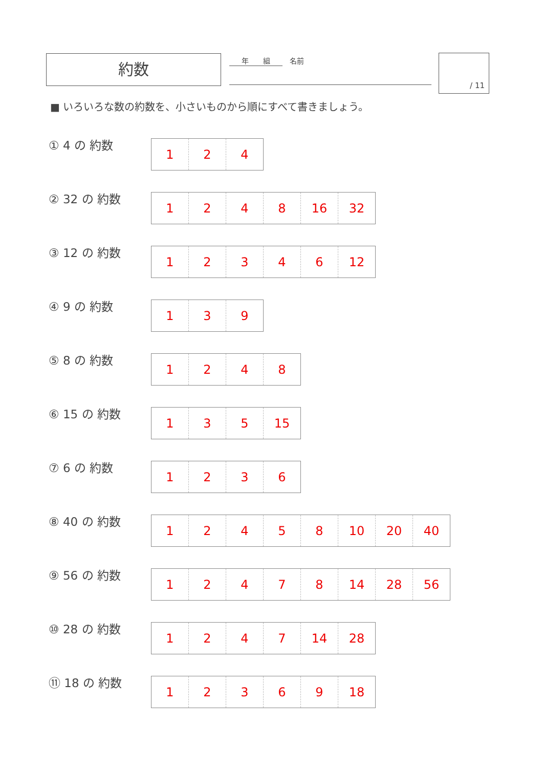約数 年　　組　名前 / 11
■ いろいろな数の約数を、小さいものから順にすべて書きましょう。
① 4 の 約数
| 1 | 2 | 4 |
② 32 の 約数
| 1 | 2 | 4 | 8 | 16 | 32 |
③ 12 の 約数
| 1 | 2 | 3 | 4 | 6 | 12 |
④ 9 の 約数
| 1 | 3 | 9 |
⑤ 8 の 約数
| 1 | 2 | 4 | 8 |
⑥ 15 の 約数
| 1 | 3 | 5 | 15 |
⑦ 6 の 約数
| 1 | 2 | 3 | 6 |
⑧ 40 の 約数
| 1 | 2 | 4 | 5 | 8 | 10 | 20 | 40 |
⑨ 56 の 約数
| 1 | 2 | 4 | 7 | 8 | 14 | 28 | 56 |
⑩ 28 の 約数
| 1 | 2 | 4 | 7 | 14 | 28 |
⑪ 18 の 約数
| 1 | 2 | 3 | 6 | 9 | 18 |